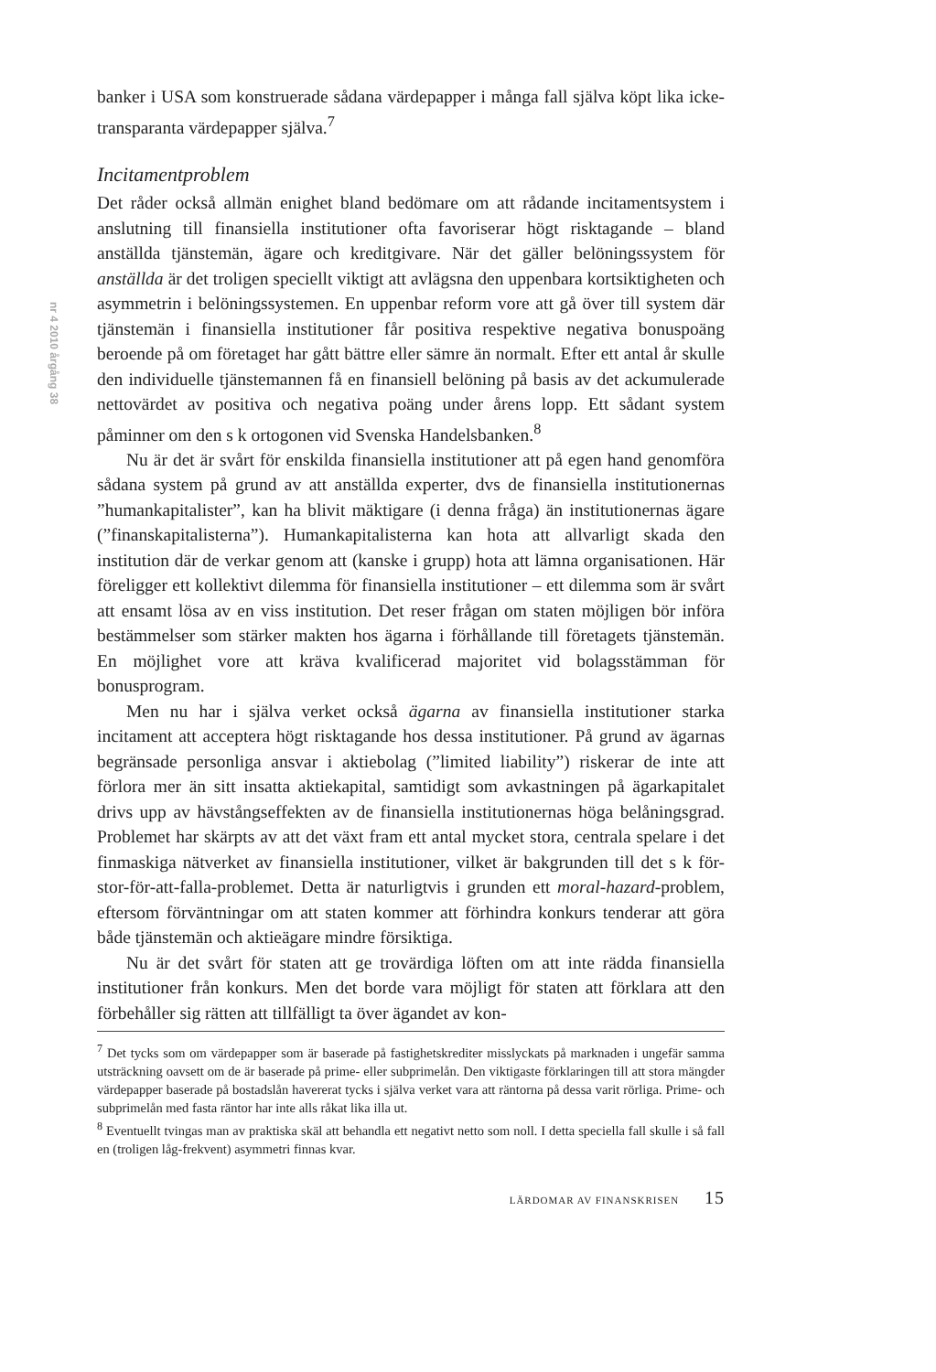nr 4 2010 årgång 38
banker i USA som konstruerade sådana värdepapper i många fall själva köpt lika icke-transparanta värdepapper själva.<sup>7</sup>
Incitamentproblem
Det råder också allmän enighet bland bedömare om att rådande incitamentsystem i anslutning till finansiella institutioner ofta favoriserar högt risktagande – bland anställda tjänstemän, ägare och kreditgivare. När det gäller belöningssystem för anställda är det troligen speciellt viktigt att avlägsna den uppenbara kortsiktigheten och asymmetrin i belöningssystemen. En uppenbar reform vore att gå över till system där tjänstemän i finansiella institutioner får positiva respektive negativa bonuspoäng beroende på om företaget har gått bättre eller sämre än normalt. Efter ett antal år skulle den individuelle tjänstemannen få en finansiell belöning på basis av det ackumulerade nettovärdet av positiva och negativa poäng under årens lopp. Ett sådant system påminner om den s k ortogonen vid Svenska Handelsbanken.<sup>8</sup>
Nu är det är svårt för enskilda finansiella institutioner att på egen hand genomföra sådana system på grund av att anställda experter, dvs de finansiella institutionernas ”humankapitalister”, kan ha blivit mäktigare (i denna fråga) än institutionernas ägare (”finanskapitalisterna”). Humankapitalisterna kan hota att allvarligt skada den institution där de verkar genom att (kanske i grupp) hota att lämna organisationen. Här föreligger ett kollektivt dilemma för finansiella institutioner – ett dilemma som är svårt att ensamt lösa av en viss institution. Det reser frågan om staten möjligen bör införa bestämmelser som stärker makten hos ägarna i förhållande till företagets tjänstemän. En möjlighet vore att kräva kvalificerad majoritet vid bolagsstämman för bonusprogram.
Men nu har i själva verket också ägarna av finansiella institutioner starka incitament att acceptera högt risktagande hos dessa institutioner. På grund av ägarnas begränsade personliga ansvar i aktiebolag (”limited liability”) riskerar de inte att förlora mer än sitt insatta aktiekapital, samtidigt som avkastningen på ägarkapitalet drivs upp av hävstångseffekten av de finansiella institutionernas höga belåningsgrad. Problemet har skärpts av att det växt fram ett antal mycket stora, centrala spelare i det finmaskiga nätverket av finansiella institutioner, vilket är bakgrunden till det s k för-stor-för-att-falla-problemet. Detta är naturligtvis i grunden ett moral-hazard-problem, eftersom förväntningar om att staten kommer att förhindra konkurs tenderar att göra både tjänstemän och aktieägare mindre försiktiga.
Nu är det svårt för staten att ge trovärdiga löften om att inte rädda finansiella institutioner från konkurs. Men det borde vara möjligt för staten att förklara att den förbehåller sig rätten att tillfälligt ta över ägandet av kon-
<sup>7</sup> Det tycks som om värdepapper som är baserade på fastighetskrediter misslyckats på marknaden i ungefär samma utsträckning oavsett om de är baserade på prime- eller subprimelån. Den viktigaste förklaringen till att stora mängder värdepapper baserade på bostadslån havererat tycks i själva verket vara att räntorna på dessa varit rörliga. Prime- och subprimelån med fasta räntor har inte alls råkat lika illa ut.
<sup>8</sup> Eventuellt tvingas man av praktiska skäl att behandla ett negativt netto som noll. I detta speciella fall skulle i så fall en (troligen låg-frekvent) asymmetri finnas kvar.
LÄRDOMAR AV FINANSKRISEN 15